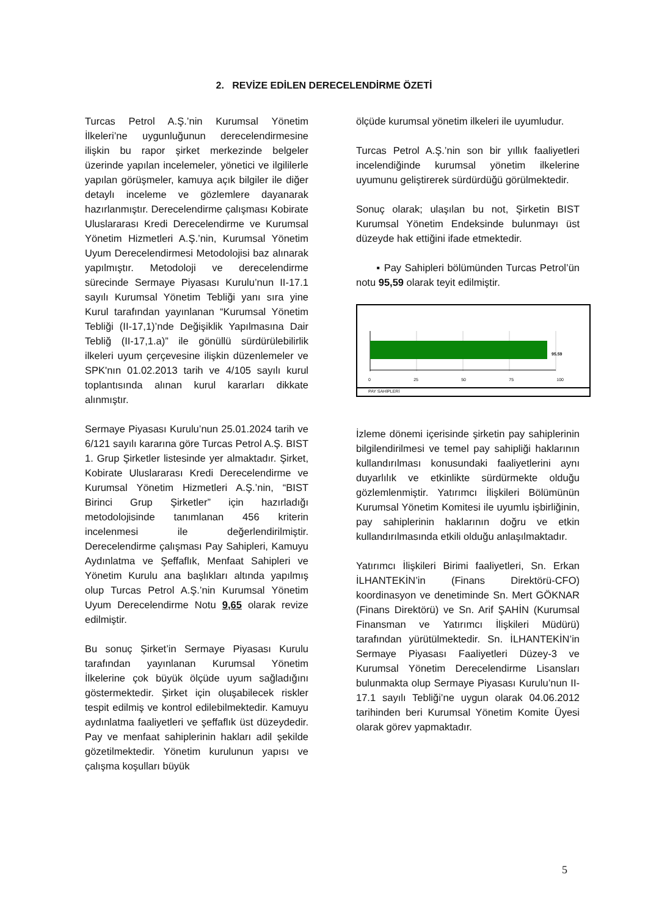2. REVİZE EDİLEN DERECELENDİRME ÖZETİ
Turcas Petrol A.Ş.’nin Kurumsal Yönetim İlkeleri’ne uygunluğunun derecelendirmesine ilişkin bu rapor şirket merkezinde belgeler üzerinde yapılan incelemeler, yönetici ve ilgililerle yapılan görüşmeler, kamuya açık bilgiler ile diğer detaylı inceleme ve gözlemlere dayanarak hazırlanmıştır. Derecelendirme çalışması Kobirate Uluslararası Kredi Derecelendirme ve Kurumsal Yönetim Hizmetleri A.Ş.’nin, Kurumsal Yönetim Uyum Derecelendirmesi Metodolojisi baz alınarak yapılmıştır. Metodoloji ve derecelendirme sürecinde Sermaye Piyasası Kurulu’nun II-17.1 sayılı Kurumsal Yönetim Tebliği yanı sıra yine Kurul tarafından yayınlanan “Kurumsal Yönetim Tebliği (II-17,1)’nde Değişiklik Yapılmasına Dair Tebliğ (II-17,1.a)” ile gönüllü sürdürülebilirlik ilkeleri uyum çerçevesine ilişkin düzenlemeler ve SPK'nın 01.02.2013 tarih ve 4/105 sayılı kurul toplantısında alınan kurul kararları dikkate alınmıştır.
Sermaye Piyasası Kurulu’nun 25.01.2024 tarih ve 6/121 sayılı kararına göre Turcas Petrol A.Ş. BIST 1. Grup Şirketler listesinde yer almaktadır. Şirket, Kobirate Uluslararası Kredi Derecelendirme ve Kurumsal Yönetim Hizmetleri A.Ş.’nin, “BIST Birinci Grup Şirketler” için hazırladığı metodolojisinde tanımlanan 456 kriterin incelenmesi ile değerlendirilmiştir. Derecelendirme çalışması Pay Sahipleri, Kamuyu Aydınlatma ve Şeffaflık, Menfaat Sahipleri ve Yönetim Kurulu ana başlıkları altında yapılmış olup Turcas Petrol A.Ş.’nin Kurumsal Yönetim Uyum Derecelendirme Notu 9,65 olarak revize edilmiştir.
Bu sonuç Şirket’in Sermaye Piyasası Kurulu tarafından yayınlanan Kurumsal Yönetim İlkelerine çok büyük ölçüde uyum sağladığını göstermektedir. Şirket için oluşabilecek riskler tespit edilmiş ve kontrol edilebilmektedir. Kamuyu aydınlatma faaliyetleri ve şeffaflık üst düzeydedir. Pay ve menfaat sahiplerinin hakları adil şekilde gözetilmektedir. Yönetim kurulunun yapısı ve çalışma koşulları büyük
ölçüde kurumsal yönetim ilkeleri ile uyumludur.
Turcas Petrol A.Ş.’nin son bir yıllık faaliyetleri incelendiğinde kurumsal yönetim ilkelerine uyumunu geliştirerek sürdürdüğü görülmektedir.
Sonuç olarak; ulaşılan bu not, Şirketin BIST Kurumsal Yönetim Endeksinde bulunmayı üst düzeyde hak ettiğini ifade etmektedir.
▪ Pay Sahipleri bölümünden Turcas Petrol’ün notu 95,59 olarak teyit edilmiştir.
95.59
0 25 50 75 100
PAY SAHİPLERİ
İzleme dönemi içerisinde şirketin pay sahiplerinin bilgilendirilmesi ve temel pay sahipliği haklarının kullandırılması konusundaki faaliyetlerini aynı duyarlılık ve etkinlikte sürdürmekte olduğu gözlemlenmiştir. Yatırımcı İlişkileri Bölümünün Kurumsal Yönetim Komitesi ile uyumlu işbirliğinin, pay sahiplerinin haklarının doğru ve etkin kullandırılmasında etkili olduğu anlaşılmaktadır.
Yatırımcı İlişkileri Birimi faaliyetleri, Sn. Erkan İLHANTEKİN’in (Finans Direktörü-CFO) koordinasyon ve denetiminde Sn. Mert GÖKNAR (Finans Direktörü) ve Sn. Arif ŞAHİN (Kurumsal Finansman ve Yatırımcı İlişkileri Müdürü) tarafından yürütülmektedir. Sn. İLHANTEKİN’in Sermaye Piyasası Faaliyetleri Düzey-3 ve Kurumsal Yönetim Derecelendirme Lisansları bulunmakta olup Sermaye Piyasası Kurulu’nun II-17.1 sayılı Tebliği’ne uygun olarak 04.06.2012 tarihinden beri Kurumsal Yönetim Komite Üyesi olarak görev yapmaktadır.
5